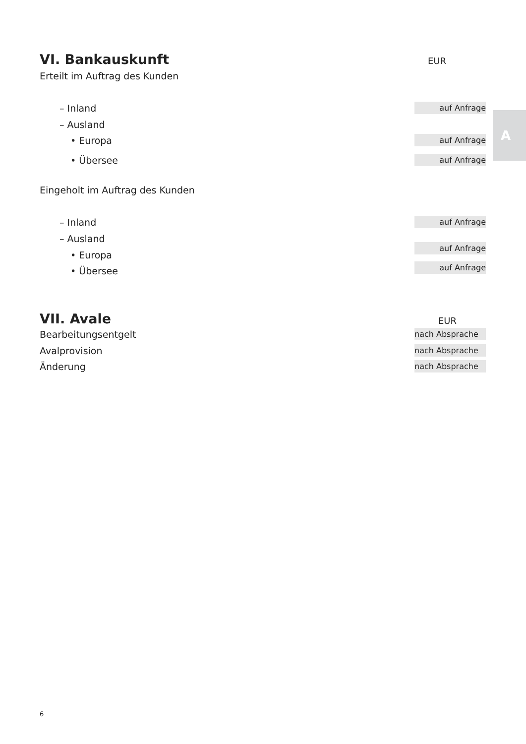A
VI. Bankauskunft EUR
Erteilt im Auftrag des Kunden
– Inland auf Anfrage
– Ausland
• Europa auf Anfrage
• Übersee auf Anfrage
Eingeholt im Auftrag des Kunden
– Inland auf Anfrage
– Ausland
auf Anfrage
• Europa
auf Anfrage • Übersee
VII. Avale EUR
Bearbeitungsentgelt nach Absprache
Avalprovision nach Absprache
Änderung nach Absprache
6